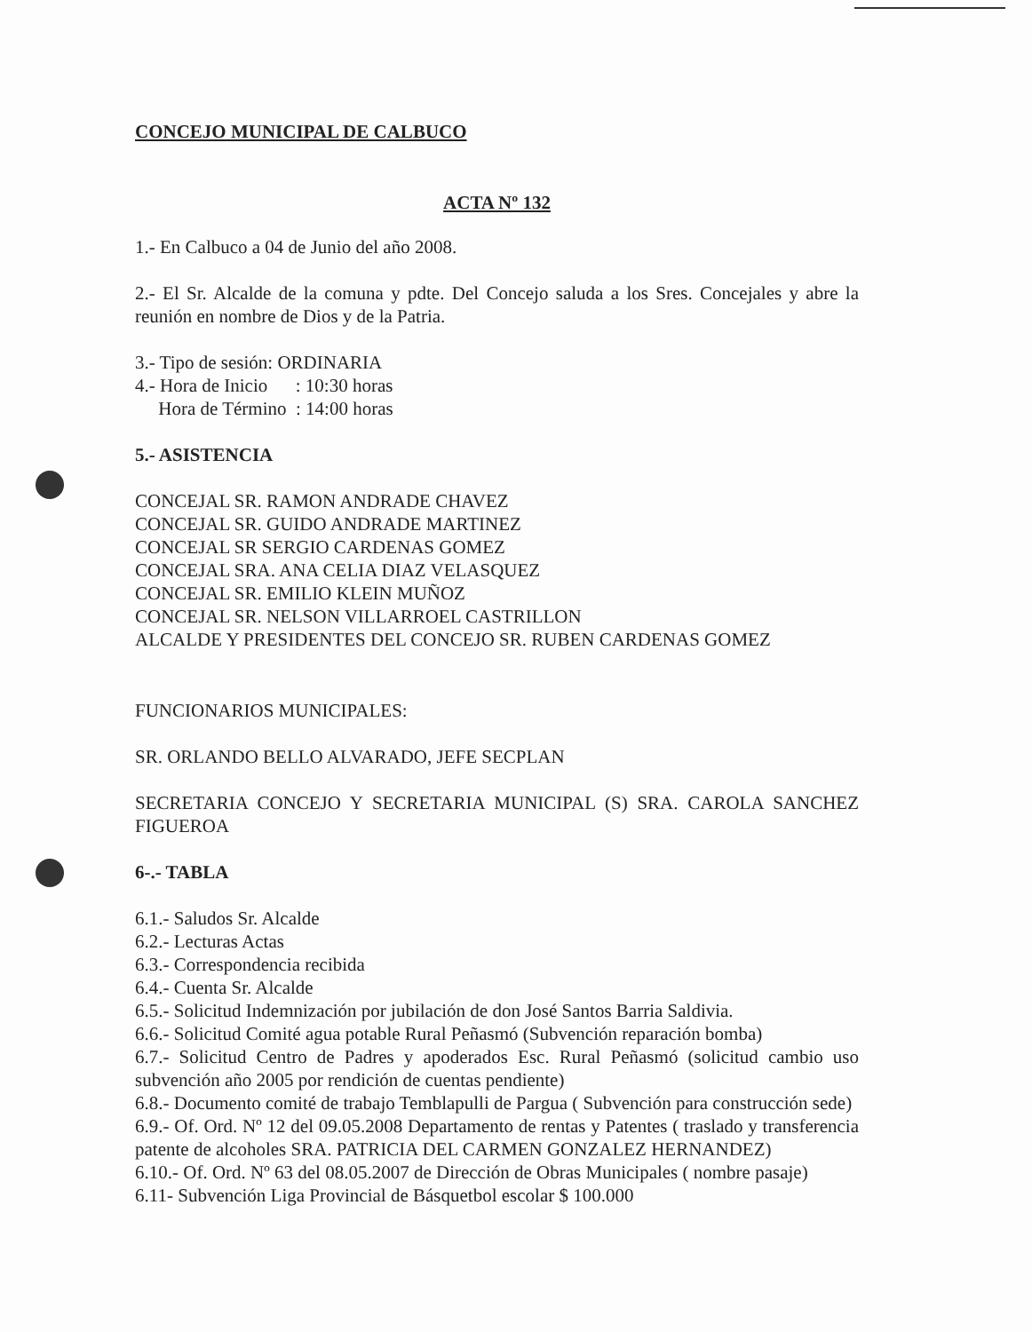CONCEJO MUNICIPAL DE CALBUCO
ACTA Nº 132
1.- En Calbuco a 04 de Junio del año 2008.
2.- El Sr. Alcalde de la comuna y pdte. Del Concejo saluda a los Sres. Concejales y abre la reunión en nombre de Dios y de la Patria.
3.- Tipo de sesión: ORDINARIA
4.- Hora de Inicio : 10:30 horas
Hora de Término : 14:00 horas
5.- ASISTENCIA
CONCEJAL SR. RAMON ANDRADE CHAVEZ
CONCEJAL SR. GUIDO ANDRADE MARTINEZ
CONCEJAL SR SERGIO CARDENAS GOMEZ
CONCEJAL SRA. ANA CELIA DIAZ VELASQUEZ
CONCEJAL SR. EMILIO KLEIN MUÑOZ
CONCEJAL SR. NELSON VILLARROEL CASTRILLON
ALCALDE Y PRESIDENTES DEL CONCEJO SR. RUBEN CARDENAS GOMEZ
FUNCIONARIOS MUNICIPALES:
SR. ORLANDO BELLO ALVARADO, JEFE SECPLAN
SECRETARIA CONCEJO Y SECRETARIA MUNICIPAL (S) SRA. CAROLA SANCHEZ FIGUEROA
6-.- TABLA
6.1.- Saludos Sr. Alcalde
6.2.- Lecturas Actas
6.3.- Correspondencia recibida
6.4.- Cuenta Sr. Alcalde
6.5.- Solicitud Indemnización por jubilación de don José Santos Barria Saldivia.
6.6.- Solicitud Comité agua potable Rural Peñasmó (Subvención reparación bomba)
6.7.- Solicitud Centro de Padres y apoderados Esc. Rural Peñasmó (solicitud cambio uso subvención año 2005 por rendición de cuentas pendiente)
6.8.- Documento comité de trabajo Temblapulli de Pargua ( Subvención para construcción sede)
6.9.- Of. Ord. Nº 12 del 09.05.2008 Departamento de rentas y Patentes ( traslado y transferencia patente de alcoholes SRA. PATRICIA DEL CARMEN GONZALEZ HERNANDEZ)
6.10.- Of. Ord. Nº 63 del 08.05.2007 de Dirección de Obras Municipales ( nombre pasaje)
6.11- Subvención Liga Provincial de Básquetbol escolar $ 100.000